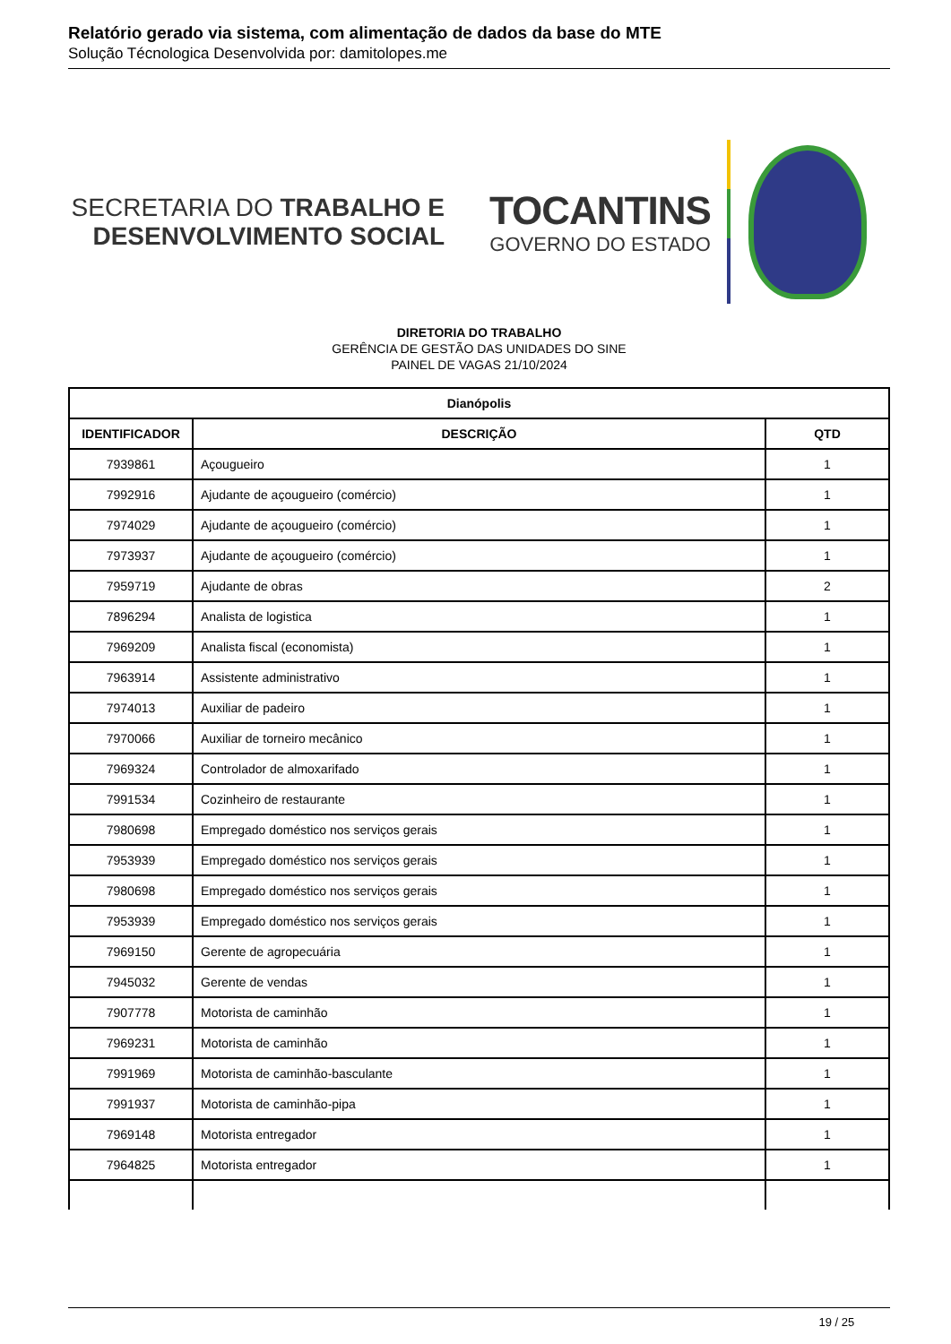Relatório gerado via sistema, com alimentação de dados da base do MTE
Solução Técnologica Desenvolvida por: damitolopes.me
SECRETARIA DO TRABALHO E
DESENVOLVIMENTO SOCIAL
TOCANTINS
GOVERNO DO ESTADO
DIRETORIA DO TRABALHO
GERÊNCIA DE GESTÃO DAS UNIDADES DO SINE
PAINEL DE VAGAS 21/10/2024
| Dianópolis | | |
| --- | --- | --- |
| IDENTIFICADOR | DESCRIÇÃO | QTD |
| 7939861 | Açougueiro | 1 |
| 7992916 | Ajudante de açougueiro (comércio) | 1 |
| 7974029 | Ajudante de açougueiro (comércio) | 1 |
| 7973937 | Ajudante de açougueiro (comércio) | 1 |
| 7959719 | Ajudante de obras | 2 |
| 7896294 | Analista de logistica | 1 |
| 7969209 | Analista fiscal (economista) | 1 |
| 7963914 | Assistente administrativo | 1 |
| 7974013 | Auxiliar de padeiro | 1 |
| 7970066 | Auxiliar de torneiro mecânico | 1 |
| 7969324 | Controlador de almoxarifado | 1 |
| 7991534 | Cozinheiro de restaurante | 1 |
| 7980698 | Empregado doméstico nos serviços gerais | 1 |
| 7953939 | Empregado doméstico nos serviços gerais | 1 |
| 7980698 | Empregado doméstico nos serviços gerais | 1 |
| 7953939 | Empregado doméstico nos serviços gerais | 1 |
| 7969150 | Gerente de agropecuária | 1 |
| 7945032 | Gerente de vendas | 1 |
| 7907778 | Motorista de caminhão | 1 |
| 7969231 | Motorista de caminhão | 1 |
| 7991969 | Motorista de caminhão-basculante | 1 |
| 7991937 | Motorista de caminhão-pipa | 1 |
| 7969148 | Motorista entregador | 1 |
| 7964825 | Motorista entregador | 1 |
19 / 25